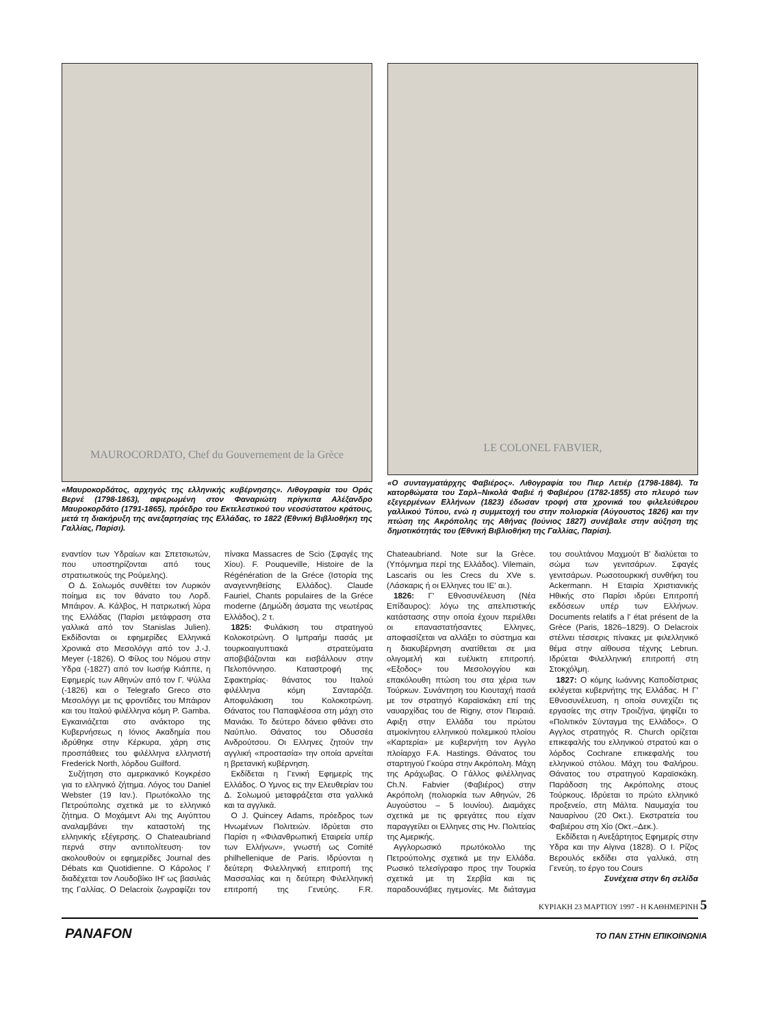MAUROCORDATO, Chef du Gouvernement de la Grèce
«Μαυροκορδάτος, αρχηγός της ελληνικής κυβέρνησης». Λιθογραφία του Οράς Βερνέ (1798-1863), αφιερωμένη στον Φαναριώτη πρίγκιπα Αλέξανδρο Μαυροκορδάτο (1791-1865), πρόεδρο του Εκτελεστικού του νεοσύστατου κράτους, μετά τη διακήρυξη της ανεξαρτησίας της Ελλάδας, το 1822 (Εθνική Βιβλιοθήκη της Γαλλίας, Παρίσι).
LE COLONEL FABVIER,
«Ο συνταγματάρχης Φαβιέρος». Λιθογραφία του Πιερ Λετιέρ (1798-1884). Τα κατορθώματα του Σαρλ–Νικολά Φαβιέ ή Φαβιέρου (1782-1855) στο πλευρό των εξεγερμένων Ελλήνων (1823) έδωσαν τροφή στα χρονικά του φιλελεύθερου γαλλικού Τύπου, ενώ η συμμετοχή του στην πολιορκία (Αύγουστος 1826) και την πτώση της Ακρόπολης της Αθήνας (Ιούνιος 1827) συνέβαλε στην αύξηση της δημοτικότητάς του (Εθνική Βιβλιοθήκη της Γαλλίας, Παρίσι).
εναντίον των Υδραίων και Σπετσιωτών, που υποστηρίζονται από τους στρατιωτικούς της Ρούμελης).
Ο Δ. Σολωμός συνθέτει τον Λυρικόν ποίημα εις τον θάνατο του Λορδ. Μπάιρον. Α. Κάλβος, Η πατριωτική λύρα της Ελλάδας (Παρίσι μετάφραση στα γαλλικά από τον Stanislas Julien). Εκδίδονται οι εφημερίδες Ελληνικά Χρονικά στο Μεσολόγγι από τον J.-J. Meyer (-1826). Ο Φίλος του Νόμου στην Υδρα (-1827) από τον Ιωσήφ Κιάππε, η Εφημερίς των Αθηνών από τον Γ. Ψύλλα (-1826) και ο Telegrafo Greco στο Μεσολόγγι με τις φροντίδες του Μπάιρον και του Ιταλού φιλέλληνα κόμη P. Gamba. Εγκαινιάζεται στο ανάκτορο της Κυβερνήσεως η Ιόνιος Ακαδημία που ιδρύθηκε στην Κέρκυρα, χάρη στις προσπάθειες του φιλέλληνα ελληνιστή Frederick North, λόρδου Guilford.
Συζήτηση στο αμερικανικό Κογκρέσο για το ελληνικό ζήτημα. Λόγος του Daniel Webster (19 Ιαν.). Πρωτόκολλο της Πετρούπολης σχετικά με το ελληνικό ζήτημα. Ο Μοχάμεντ Αλι της Αιγύπτου αναλαμβάνει την καταστολή της ελληνικής εξέγερσης. Ο Chateaubriand περνά στην αντιπολίτευση· τον ακολουθούν οι εφημερίδες Journal des Débats και Quotidienne. Ο Κάρολος Ι' διαδέχεται τον Λουδοβίκο ΙΗ' ως βασιλιάς της Γαλλίας. Ο Delacroix ζωγραφίζει τον πίνακα Massacres de Scio (Σφαγές της Χίου). F. Pouqueville, Histoire de la Régénération de la Gréce (Ιστορία της αναγεννηθείσης Ελλάδος). Claude Fauriel, Chants populaires de la Gréce moderne (Δημώδη άσματα της νεωτέρας Ελλάδος), 2 τ.
1825: Φυλάκιση του στρατηγού Κολοκοτρώνη. Ο Ιμπραήμ πασάς με τουρκοαιγυπτιακά στρατεύματα αποβιβάζονται και εισβάλλουν στην Πελοπόννησο. Καταστροφή της Σφακτηρίας· θάνατος του Ιταλού φιλέλληνα κόμη Σανταρόζα. Αποφυλάκιση του Κολοκοτρώνη. Θάνατος του Παπαφλέσσα στη μάχη στο Μανιάκι. Το δεύτερο δάνειο φθάνει στο Ναύπλιο. Θάνατος του Οδυσσέα Ανδρούτσου. Οι Ελληνες ζητούν την αγγλική «προστασία» την οποία αρνείται η βρετανική κυβέρνηση.
Εκδίδεται η Γενική Εφημερίς της Ελλάδος. Ο Υμνος εις την Ελευθερίαν του Δ. Σολωμού μεταφράζεται στα γαλλικά και τα αγγλικά.
Ο J. Quincey Adams, πρόεδρος των Ηνωμένων Πολιτειών. Ιδρύεται στο Παρίσι η «Φιλανθρωπική Εταιρεία υπέρ των Ελλήνων», γνωστή ως Comité philhellenique de Paris. Ιδρύονται η δεύτερη Φιλελληνική επιτροπή της Μασσαλίας και η δεύτερη Φιλελληνική επιτροπή της Γενεύης. F.R. Chateaubriand. Note sur la Grèce. (Υπόμνημα περί της Ελλάδος). Vilemain, Lascaris ou les Crecs du XVe s. (Λάσκαρις ή οι Ελληνες του ΙΕ' αι.).
1826: Γ' Εθνοσυνέλευση (Νέα Επίδαυρος): λόγω της απελπιστικής κατάστασης στην οποία έχουν περιέλθει οι επαναστατήσαντες Ελληνες, αποφασίζεται να αλλάξει το σύστημα και η διακυβέρνηση ανατίθεται σε μια ολιγομελή και ευέλικτη επιτροπή. «Εξοδος» του Μεσολογγίου και επακόλουθη πτώση του στα χέρια των Τούρκων. Συνάντηση του Κιουταχή πασά με τον στρατηγό Καραϊσκάκη επί της ναυαρχίδας του de Rigny, στον Πειραιά. Αφιξη στην Ελλάδα του πρώτου ατμοκίνητου ελληνικού πολεμικού πλοίου «Καρτερία» με κυβερνήτη τον Αγγλο πλοίαρχο F.A. Hastings. Θάνατος του σταρτηγού Γκούρα στην Ακρόπολη. Μάχη της Αράχωβας. Ο Γάλλος φιλέλληνας Ch.N. Fabvier (Φαβιέρος) στην Ακρόπολη (πολιορκία των Αθηνών, 26 Αυγούστου – 5 Ιουνίου). Διαμάχες σχετικά με τις φρεγάτες που είχαν παραγγείλει οι Ελληνες στις Ην. Πολιτείας της Αμερικής.
Αγγλορωσικό πρωτόκολλο της Πετρούπολης σχετικά με την Ελλάδα. Ρωσικό τελεσίγραφο προς την Τουρκία σχετικά με τη Σερβία και τις παραδουνάβιες ηγεμονίες. Με διάταγμα του σουλτάνου Μαχμούτ Β' διαλύεται το σώμα των γενιτσάρων. Σφαγές γενιτσάρων. Ρωσοτουρκική συνθήκη του Ackermann. Η Εταιρία Χριστιανικής Ηθικής στο Παρίσι ιδρύει Επιτροπή εκδόσεων υπέρ των Ελλήνων. Documents relatifs a l' état présent de la Grèce (Paris, 1826–1829). Ο Delacroix στέλνει τέσσερις πίνακες με φιλελληνικό θέμα στην αίθουσα τέχνης Lebrun. Ιδρύεται Φιλελληνική επιτροπή στη Στοκχόλμη.
1827: Ο κόμης Ιωάννης Καποδίστριας εκλέγεται κυβερνήτης της Ελλάδας. Η Γ' Εθνοσυνέλευση, η οποία συνεχίζει τις εργασίες της στην Τροιζήνα, ψηφίζει το «Πολιτικόν Σύνταγμα της Ελλάδος». Ο Αγγλος στρατηγός R. Church ορίζεται επικεφαλής του ελληνικού στρατού και ο λόρδος Cochrane επικεφαλής του ελληνικού στόλου. Μάχη του Φαλήρου. Θάνατος του στρατηγού Καραϊσκάκη. Παράδοση της Ακρόπολης στους Τούρκους. Ιδρύεται το πρώτο ελληνικό προξενείο, στη Μάλτα. Ναυμαχία του Ναυαρίνου (20 Οκτ.). Εκστρατεία του Φαβιέρου στη Χίο (Οκτ.–Δεκ.).
Εκδίδεται η Ανεξάρτητος Εφημερίς στην Υδρα και την Αίγινα (1828). Ο Ι. Ρίζος Βερουλός εκδίδει στα γαλλικά, στη Γενεύη, το έργο του Cours
Συνέχεια στην 6η σελίδα
ΚΥΡΙΑΚΗ 23 ΜΑΡΤΙΟΥ 1997 - Η ΚΑΘΗΜΕΡΙΝΗ 5
PANAFON ΤΟ ΠΑΝ ΣΤΗΝ ΕΠΙΚΟΙΝΩΝΙΑ